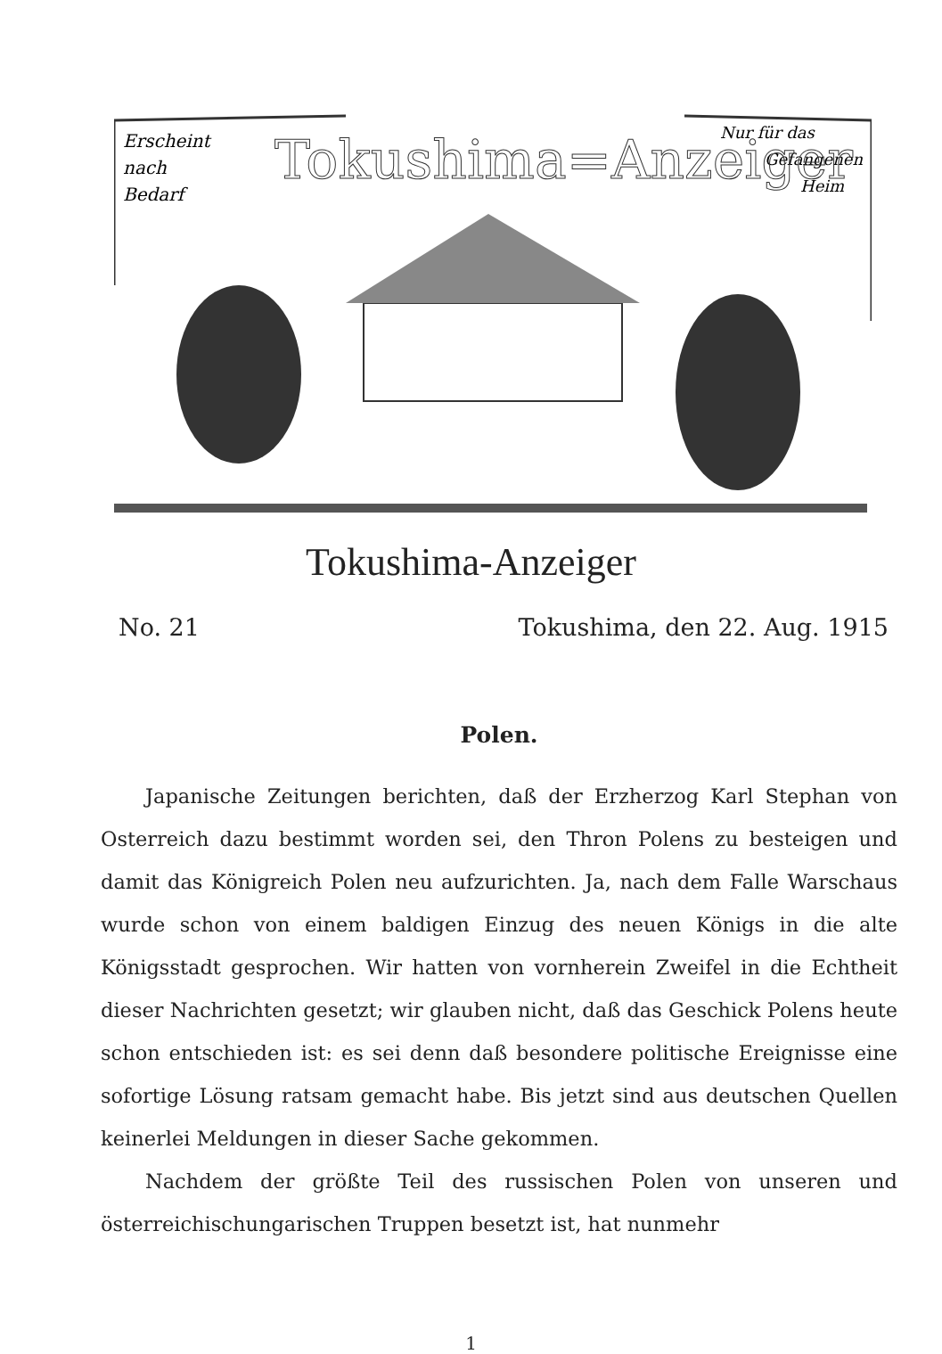Erscheint
nach
Bedarf
Nur für das
Gefangenen
Heim
Tokushima=Anzeiger
Tokushima-Anzeiger
No. 21 Tokushima, den 22. Aug. 1915
Polen.
Japanische Zeitungen berichten, daß der Erzherzog Karl Stephan von Osterreich dazu bestimmt worden sei, den Thron Polens zu besteigen und damit das Königreich Polen neu aufzurichten. Ja, nach dem Falle Warschaus wurde schon von einem baldigen Einzug des neuen Königs in die alte Königsstadt gesprochen. Wir hatten von vornherein Zweifel in die Echtheit dieser Nachrichten gesetzt; wir glauben nicht, daß das Geschick Polens heute schon entschieden ist: es sei denn daß besondere politische Ereignisse eine sofortige Lösung ratsam gemacht habe. Bis jetzt sind aus deutschen Quellen keinerlei Meldungen in dieser Sache gekommen.
Nachdem der größte Teil des russischen Polen von unseren und österreichischungarischen Truppen besetzt ist, hat nunmehr
1